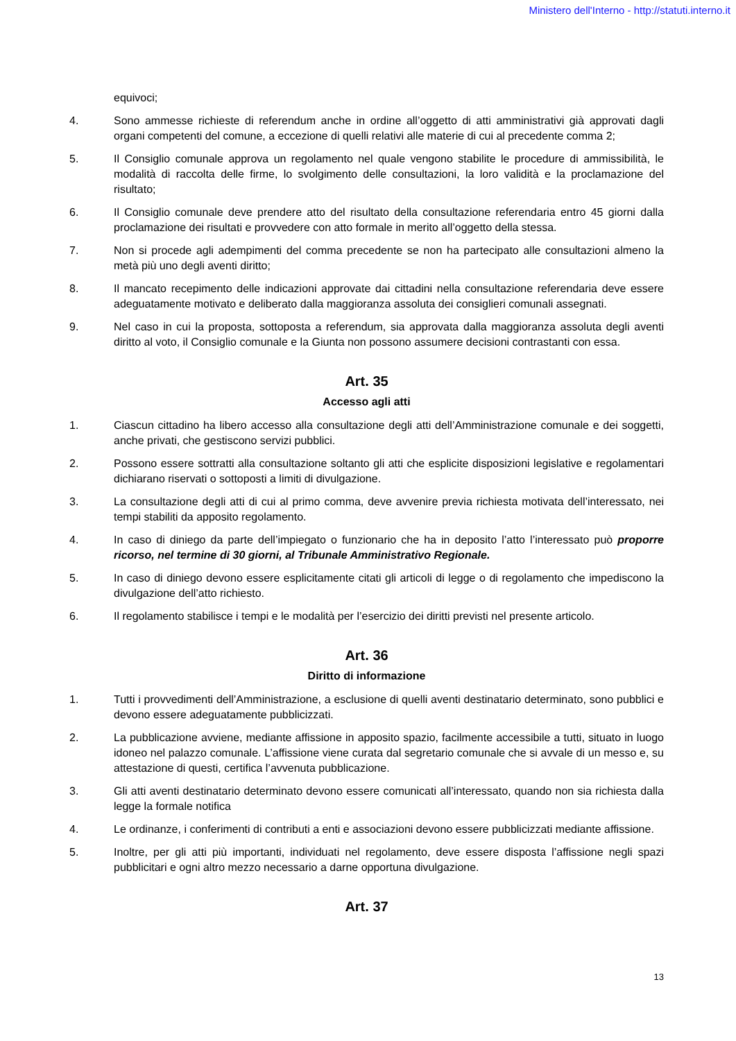Ministero dell'Interno - http://statuti.interno.it
equivoci;
4. Sono ammesse richieste di referendum anche in ordine all’oggetto di atti amministrativi già approvati dagli organi competenti del comune, a eccezione di quelli relativi alle materie di cui al precedente comma 2;
5. Il Consiglio comunale approva un regolamento nel quale vengono stabilite le procedure di ammissibilità, le modalità di raccolta delle firme, lo svolgimento delle consultazioni, la loro validità e la proclamazione del risultato;
6. Il Consiglio comunale deve prendere atto del risultato della consultazione referendaria entro 45 giorni dalla proclamazione dei risultati e provvedere con atto formale in merito all’oggetto della stessa.
7. Non si procede agli adempimenti del comma precedente se non ha partecipato alle consultazioni almeno la metà più uno degli aventi diritto;
8. Il mancato recepimento delle indicazioni approvate dai cittadini nella consultazione referendaria deve essere adeguatamente motivato e deliberato dalla maggioranza assoluta dei consiglieri comunali assegnati.
9. Nel caso in cui la proposta, sottoposta a referendum, sia approvata dalla maggioranza assoluta degli aventi diritto al voto, il Consiglio comunale e la Giunta non possono assumere decisioni contrastanti con essa.
Art. 35
Accesso agli atti
1. Ciascun cittadino ha libero accesso alla consultazione degli atti dell’Amministrazione comunale e dei soggetti, anche privati, che gestiscono servizi pubblici.
2. Possono essere sottratti alla consultazione soltanto gli atti che esplicite disposizioni legislative e regolamentari dichiarano riservati o sottoposti a limiti di divulgazione.
3. La consultazione degli atti di cui al primo comma, deve avvenire previa richiesta motivata dell’interessato, nei tempi stabiliti da apposito regolamento.
4. In caso di diniego da parte dell’impiegato o funzionario che ha in deposito l’atto l’interessato può proporre ricorso, nel termine di 30 giorni, al Tribunale Amministrativo Regionale.
5. In caso di diniego devono essere esplicitamente citati gli articoli di legge o di regolamento che impediscono la divulgazione dell’atto richiesto.
6. Il regolamento stabilisce i tempi e le modalità per l’esercizio dei diritti previsti nel presente articolo.
Art. 36
Diritto di informazione
1. Tutti i provvedimenti dell’Amministrazione, a esclusione di quelli aventi destinatario determinato, sono pubblici e devono essere adeguatamente pubblicizzati.
2. La pubblicazione avviene, mediante affissione in apposito spazio, facilmente accessibile a tutti, situato in luogo idoneo nel palazzo comunale. L’affissione viene curata dal segretario comunale che si avvale di un messo e, su attestazione di questi, certifica l’avvenuta pubblicazione.
3. Gli atti aventi destinatario determinato devono essere comunicati all’interessato, quando non sia richiesta dalla legge la formale notifica
4. Le ordinanze, i conferimenti di contributi a enti e associazioni devono essere pubblicizzati mediante affissione.
5. Inoltre, per gli atti più importanti, individuati nel regolamento, deve essere disposta l’affissione negli spazi pubblicitari e ogni altro mezzo necessario a darne opportuna divulgazione.
Art. 37
13